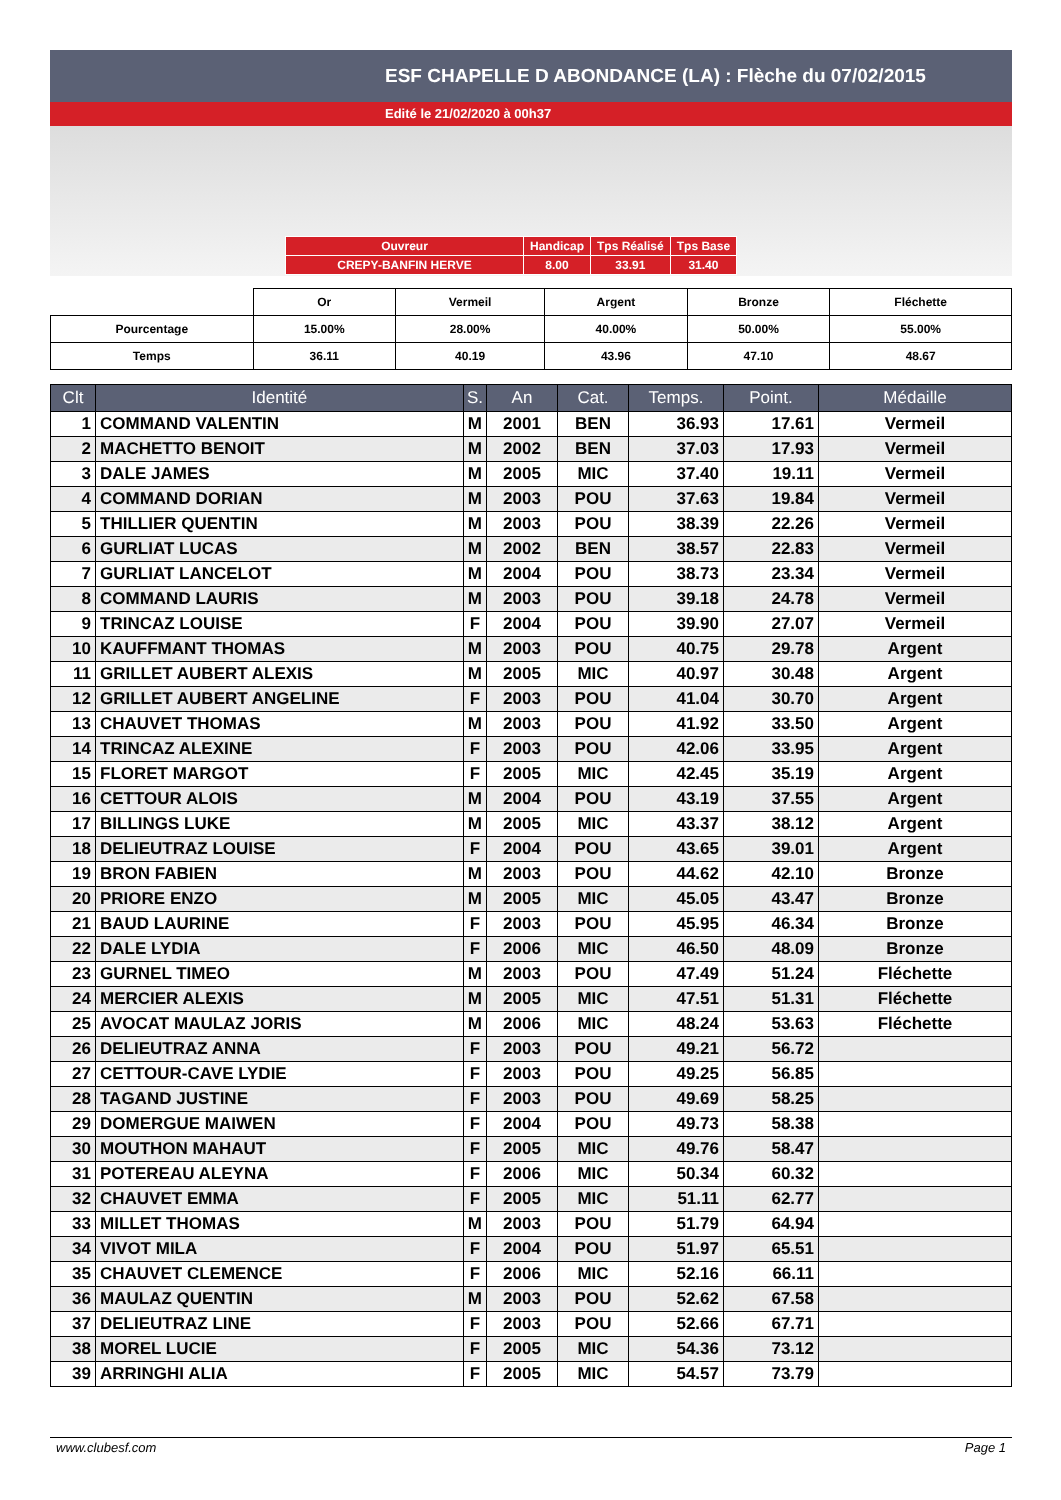ESF CHAPELLE D ABONDANCE (LA) : Flèche du 07/02/2015
Edité le 21/02/2020 à 00h37
| Ouvreur | Handicap | Tps Réalisé | Tps Base |
| CREPY-BANFIN HERVE | 8.00 | 33.91 | 31.40 |
| | Or | Vermeil | Argent | Bronze | Fléchette |
| Pourcentage | 15.00% | 28.00% | 40.00% | 50.00% | 55.00% |
| Temps | 36.11 | 40.19 | 43.96 | 47.10 | 48.67 |
| Clt | Identité | S. | An | Cat. | Temps. | Point. | Médaille |
| --- | --- | --- | --- | --- | --- | --- | --- |
| 1 | COMMAND VALENTIN | M | 2001 | BEN | 36.93 | 17.61 | Vermeil |
| 2 | MACHETTO BENOIT | M | 2002 | BEN | 37.03 | 17.93 | Vermeil |
| 3 | DALE JAMES | M | 2005 | MIC | 37.40 | 19.11 | Vermeil |
| 4 | COMMAND DORIAN | M | 2003 | POU | 37.63 | 19.84 | Vermeil |
| 5 | THILLIER QUENTIN | M | 2003 | POU | 38.39 | 22.26 | Vermeil |
| 6 | GURLIAT LUCAS | M | 2002 | BEN | 38.57 | 22.83 | Vermeil |
| 7 | GURLIAT LANCELOT | M | 2004 | POU | 38.73 | 23.34 | Vermeil |
| 8 | COMMAND LAURIS | M | 2003 | POU | 39.18 | 24.78 | Vermeil |
| 9 | TRINCAZ LOUISE | F | 2004 | POU | 39.90 | 27.07 | Vermeil |
| 10 | KAUFFMANT THOMAS | M | 2003 | POU | 40.75 | 29.78 | Argent |
| 11 | GRILLET AUBERT ALEXIS | M | 2005 | MIC | 40.97 | 30.48 | Argent |
| 12 | GRILLET AUBERT ANGELINE | F | 2003 | POU | 41.04 | 30.70 | Argent |
| 13 | CHAUVET THOMAS | M | 2003 | POU | 41.92 | 33.50 | Argent |
| 14 | TRINCAZ ALEXINE | F | 2003 | POU | 42.06 | 33.95 | Argent |
| 15 | FLORET MARGOT | F | 2005 | MIC | 42.45 | 35.19 | Argent |
| 16 | CETTOUR ALOIS | M | 2004 | POU | 43.19 | 37.55 | Argent |
| 17 | BILLINGS LUKE | M | 2005 | MIC | 43.37 | 38.12 | Argent |
| 18 | DELIEUTRAZ LOUISE | F | 2004 | POU | 43.65 | 39.01 | Argent |
| 19 | BRON FABIEN | M | 2003 | POU | 44.62 | 42.10 | Bronze |
| 20 | PRIORE ENZO | M | 2005 | MIC | 45.05 | 43.47 | Bronze |
| 21 | BAUD LAURINE | F | 2003 | POU | 45.95 | 46.34 | Bronze |
| 22 | DALE LYDIA | F | 2006 | MIC | 46.50 | 48.09 | Bronze |
| 23 | GURNEL TIMEO | M | 2003 | POU | 47.49 | 51.24 | Fléchette |
| 24 | MERCIER ALEXIS | M | 2005 | MIC | 47.51 | 51.31 | Fléchette |
| 25 | AVOCAT MAULAZ JORIS | M | 2006 | MIC | 48.24 | 53.63 | Fléchette |
| 26 | DELIEUTRAZ ANNA | F | 2003 | POU | 49.21 | 56.72 | |
| 27 | CETTOUR-CAVE LYDIE | F | 2003 | POU | 49.25 | 56.85 | |
| 28 | TAGAND JUSTINE | F | 2003 | POU | 49.69 | 58.25 | |
| 29 | DOMERGUE MAIWEN | F | 2004 | POU | 49.73 | 58.38 | |
| 30 | MOUTHON MAHAUT | F | 2005 | MIC | 49.76 | 58.47 | |
| 31 | POTEREAU ALEYNA | F | 2006 | MIC | 50.34 | 60.32 | |
| 32 | CHAUVET EMMA | F | 2005 | MIC | 51.11 | 62.77 | |
| 33 | MILLET THOMAS | M | 2003 | POU | 51.79 | 64.94 | |
| 34 | VIVOT MILA | F | 2004 | POU | 51.97 | 65.51 | |
| 35 | CHAUVET CLEMENCE | F | 2006 | MIC | 52.16 | 66.11 | |
| 36 | MAULAZ QUENTIN | M | 2003 | POU | 52.62 | 67.58 | |
| 37 | DELIEUTRAZ LINE | F | 2003 | POU | 52.66 | 67.71 | |
| 38 | MOREL LUCIE | F | 2005 | MIC | 54.36 | 73.12 | |
| 39 | ARRINGHI ALIA | F | 2005 | MIC | 54.57 | 73.79 | |
www.clubesf.com Page 1